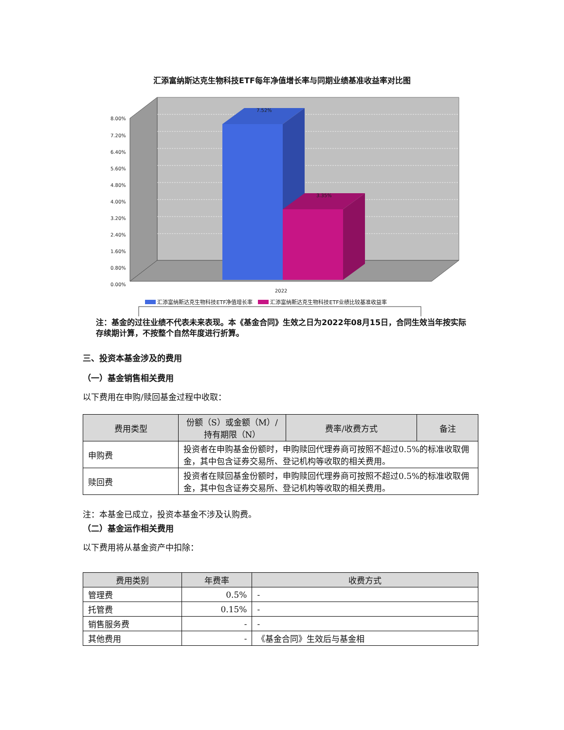汇添富纳斯达克生物科技ETF每年净值增长率与同期业绩基准收益率对比图
7.52%
3.35%
8.00%
7.20%
6.40%
5.60%
4.80%
4.00%
3.20%
2.40%
1.60%
0.80%
0.00%
2022
汇添富纳斯达克生物科技ETF净值增长率 汇添富纳斯达克生物科技ETF业绩比较基准收益率
注：基金的过往业绩不代表未来表现。本《基金合同》生效之日为2022年08月15日，合同生效当年按实际存续期计算，不按整个自然年度进行折算。
三、投资本基金涉及的费用
（一）基金销售相关费用
以下费用在申购/赎回基金过程中收取：
| 费用类型 | 份额（S）或金额（M）/持有期限（N） | 费率/收费方式 | 备注 |
| --- | --- | --- | --- |
| 申购费 | 投资者在申购基金份额时，申购赎回代理券商可按照不超过0.5%的标准收取佣金，其中包含证券交易所、登记机构等收取的相关费用。 | | |
| 赎回费 | 投资者在赎回基金份额时，申购赎回代理券商可按照不超过0.5%的标准收取佣金，其中包含证券交易所、登记机构等收取的相关费用。 | | |
注：本基金已成立，投资本基金不涉及认购费。
（二）基金运作相关费用
以下费用将从基金资产中扣除：
| 费用类别 | 年费率 | 收费方式 |
| --- | --- | --- |
| 管理费 | 0.5% | - |
| 托管费 | 0.15% | - |
| 销售服务费 | - | - |
| 其他费用 | - | 《基金合同》生效后与基金相 |